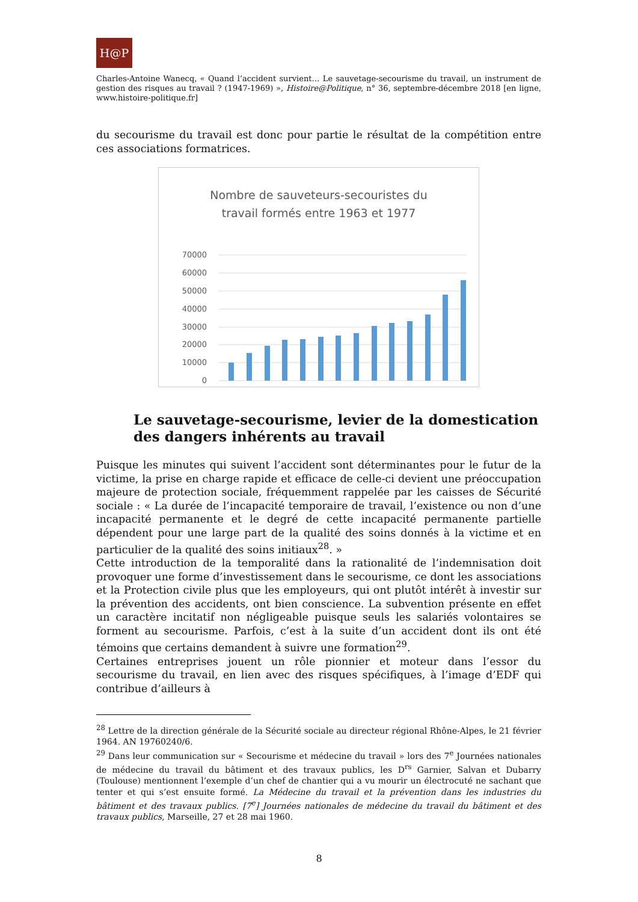H@P
Charles-Antoine Wanecq, « Quand l’accident survient… Le sauvetage-secourisme du travail, un instrument de gestion des risques au travail ? (1947-1969) », Histoire@Politique, n° 36, septembre-décembre 2018 [en ligne, www.histoire-politique.fr]
du secourisme du travail est donc pour partie le résultat de la compétition entre ces associations formatrices.
Nombre de sauveteurs-secouristes du
travail formés entre 1963 et 1977
70000
60000
50000
40000
30000
20000
10000
0
1963 1964 1965 1966 1967 1968 1969 1970 1971 1972 1973 1974 1975 1976 1977
Le sauvetage-secourisme, levier de la domestication des dangers inhérents au travail
Puisque les minutes qui suivent l’accident sont déterminantes pour le futur de la victime, la prise en charge rapide et efficace de celle-ci devient une préoccupation majeure de protection sociale, fréquemment rappelée par les caisses de Sécurité sociale : « La durée de l’incapacité temporaire de travail, l’existence ou non d’une incapacité permanente et le degré de cette incapacité permanente partielle dépendent pour une large part de la qualité des soins donnés à la victime et en particulier de la qualité des soins initiaux<sup>28</sup>. »
Cette introduction de la temporalité dans la rationalité de l’indemnisation doit provoquer une forme d’investissement dans le secourisme, ce dont les associations et la Protection civile plus que les employeurs, qui ont plutôt intérêt à investir sur la prévention des accidents, ont bien conscience. La subvention présente en effet un caractère incitatif non négligeable puisque seuls les salariés volontaires se forment au secourisme. Parfois, c’est à la suite d’un accident dont ils ont été témoins que certains demandent à suivre une formation<sup>29</sup>.
Certaines entreprises jouent un rôle pionnier et moteur dans l’essor du secourisme du travail, en lien avec des risques spécifiques, à l’image d’EDF qui contribue d’ailleurs à
<sup>28</sup> Lettre de la direction générale de la Sécurité sociale au directeur régional Rhône-Alpes, le 21 février 1964. AN 19760240/6.
<sup>29</sup> Dans leur communication sur « Secourisme et médecine du travail » lors des 7<sup>e</sup> Journées nationales de médecine du travail du bâtiment et des travaux publics, les D<sup>rs</sup> Garnier, Salvan et Dubarry (Toulouse) mentionnent l’exemple d’un chef de chantier qui a vu mourir un électrocuté ne sachant que tenter et qui s’est ensuite formé. La Médecine du travail et la prévention dans les industries du bâtiment et des travaux publics. [7<sup>e</sup>] Journées nationales de médecine du travail du bâtiment et des travaux publics, Marseille, 27 et 28 mai 1960.
8